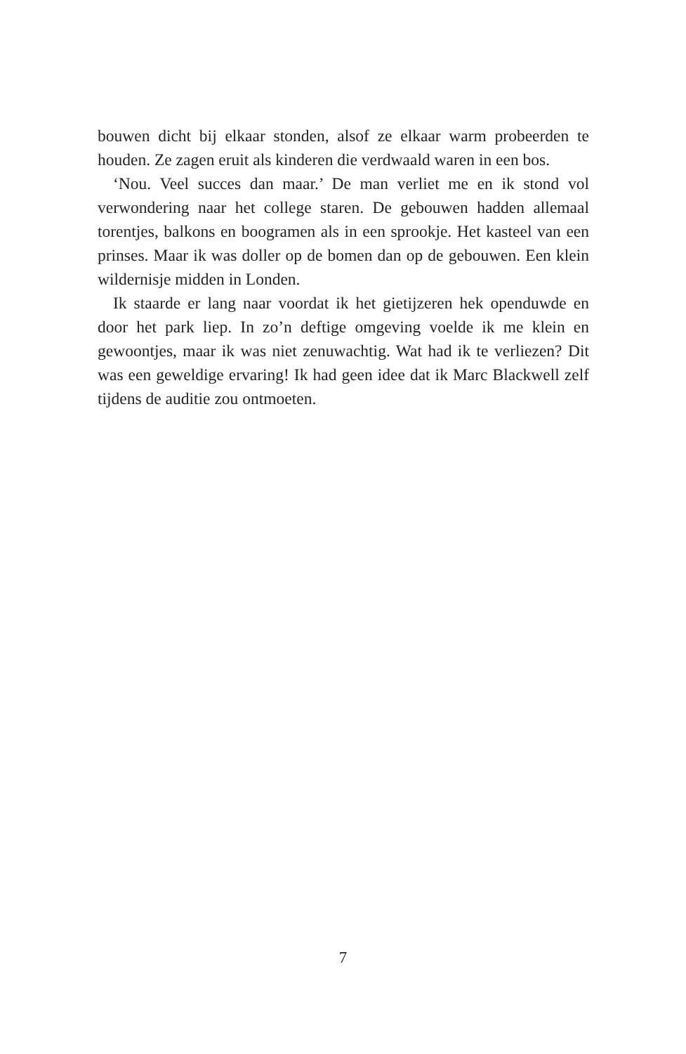bouwen dicht bij elkaar stonden, alsof ze elkaar warm probeerden te houden. Ze zagen eruit als kinderen die verdwaald waren in een bos.
‘Nou. Veel succes dan maar.’ De man verliet me en ik stond vol verwondering naar het college staren. De gebouwen hadden allemaal torentjes, balkons en boogramen als in een sprookje. Het kasteel van een prinses. Maar ik was doller op de bomen dan op de gebouwen. Een klein wildernisje midden in Londen.
Ik staarde er lang naar voordat ik het gietijzeren hek openduwde en door het park liep. In zo’n deftige omgeving voelde ik me klein en gewoontjes, maar ik was niet zenuwachtig. Wat had ik te verliezen? Dit was een geweldige ervaring! Ik had geen idee dat ik Marc Blackwell zelf tijdens de auditie zou ontmoeten.
7